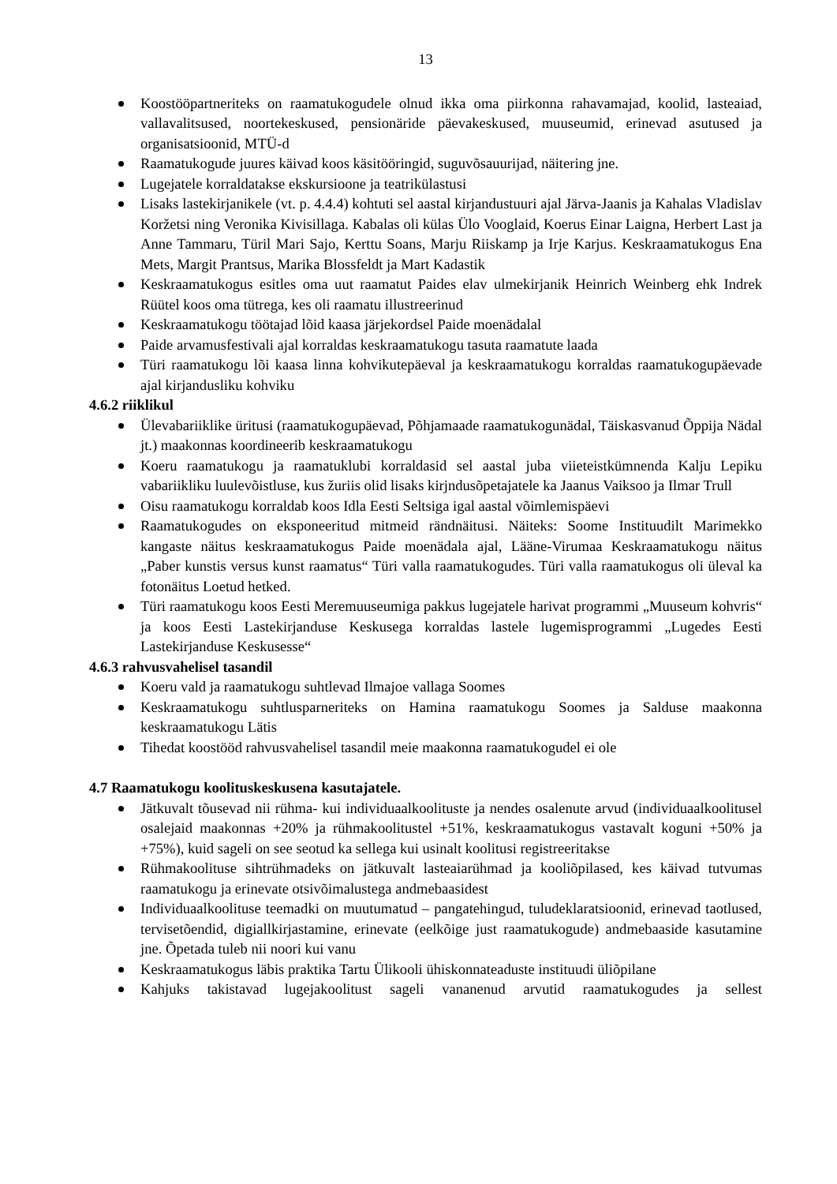13
Koostööpartneriteks on raamatukogudele olnud ikka oma piirkonna rahavamajad, koolid, lasteaiad, vallavalitsused, noortekeskused, pensionäride päevakeskused, muuseumid, erinevad asutused ja organisatsioonid, MTÜ-d
Raamatukogude juures käivad koos käsitööringid, suguvõsauurijad, näitering jne.
Lugejatele korraldatakse ekskursioone ja teatrikülastusi
Lisaks lastekirjanikele (vt. p. 4.4.4) kohtuti sel aastal kirjandustuuri ajal Järva-Jaanis ja Kahalas Vladislav Koržetsi ning Veronika Kivisillaga. Kabalas oli külas Ülo Vooglaid, Koerus Einar Laigna, Herbert Last ja Anne Tammaru, Türil Mari Sajo, Kerttu Soans, Marju Riiskamp ja Irje Karjus. Keskraamatukogus Ena Mets, Margit Prantsus, Marika Blossfeldt ja Mart Kadastik
Keskraamatukogus esitles oma uut raamatut Paides elav ulmekirjanik Heinrich Weinberg ehk Indrek Rüütel koos oma tütrega, kes oli raamatu illustreerinud
Keskraamatukogu töötajad lõid kaasa järjekordsel Paide moenädalal
Paide arvamusfestivali ajal korraldas keskraamatukogu tasuta raamatute laada
Türi raamatukogu lõi kaasa linna kohvikutepäeval ja keskraamatukogu korraldas raamatukogupäevade ajal kirjandusliku kohviku
4.6.2 riiklikul
Ülevabariiklike üritusi (raamatukogupäevad, Põhjamaade raamatukogunädal, Täiskasvanud Õppija Nädal jt.) maakonnas koordineerib keskraamatukogu
Koeru raamatukogu ja raamatuklubi korraldasid sel aastal juba viieteistkümnenda Kalju Lepiku vabariikliku luulevõistluse, kus žuriis olid lisaks kirjndusõpetajatele ka Jaanus Vaiksoo ja Ilmar Trull
Oisu raamatukogu korraldab koos Idla Eesti Seltsiga igal aastal võimlemispäevi
Raamatukogudes on eksponeeritud mitmeid rändnäitusi. Näiteks: Soome Instituudilt Marimekko kangaste näitus keskraamatukogus Paide moenädala ajal, Lääne-Virumaa Keskraamatukogu näitus „Paber kunstis versus kunst raamatus“ Türi valla raamatukogudes. Türi valla raamatukogus oli üleval ka fotonäitus Loetud hetked.
Türi raamatukogu koos Eesti Meremuuseumiga pakkus lugejatele harivat programmi „Muuseum kohvris“ ja koos Eesti Lastekirjanduse Keskusega korraldas lastele lugemisprogrammi „Lugedes Eesti Lastekirjanduse Keskusesse“
4.6.3 rahvusvahelisel tasandil
Koeru vald ja raamatukogu suhtlevad Ilmajoe vallaga Soomes
Keskraamatukogu suhtlusparneriteks on Hamina raamatukogu Soomes ja Salduse maakonna keskraamatukogu Lätis
Tihedat koostööd rahvusvahelisel tasandil meie maakonna raamatukogudel ei ole
4.7 Raamatukogu koolituskeskusena kasutajatele.
Jätkuvalt tõusevad nii rühma- kui individuaalkoolituste ja nendes osalenute arvud (individuaalkoolitusel osalejaid maakonnas +20% ja rühmakoolitustel +51%, keskraamatukogus vastavalt koguni +50% ja +75%), kuid sageli on see seotud ka sellega kui usinalt koolitusi registreeritakse
Rühmakoolituse sihtrühmadeks on jätkuvalt lasteaiarühmad ja kooliõpilased, kes käivad tutvumas raamatukogu ja erinevate otsivõimalustega andmebaasidest
Individuaalkoolituse teemadki on muutumatud – pangatehingud, tuludeklaratsioonid, erinevad taotlused, tervisetõendid, digiallkirjastamine, erinevate (eelkõige just raamatukogude) andmebaaside kasutamine jne. Õpetada tuleb nii noori kui vanu
Keskraamatukogus läbis praktika Tartu Ülikooli ühiskonnateaduste instituudi üliõpilane
Kahjuks takistavad lugejakoolitust sageli vananenud arvutid raamatukogudes ja sellest